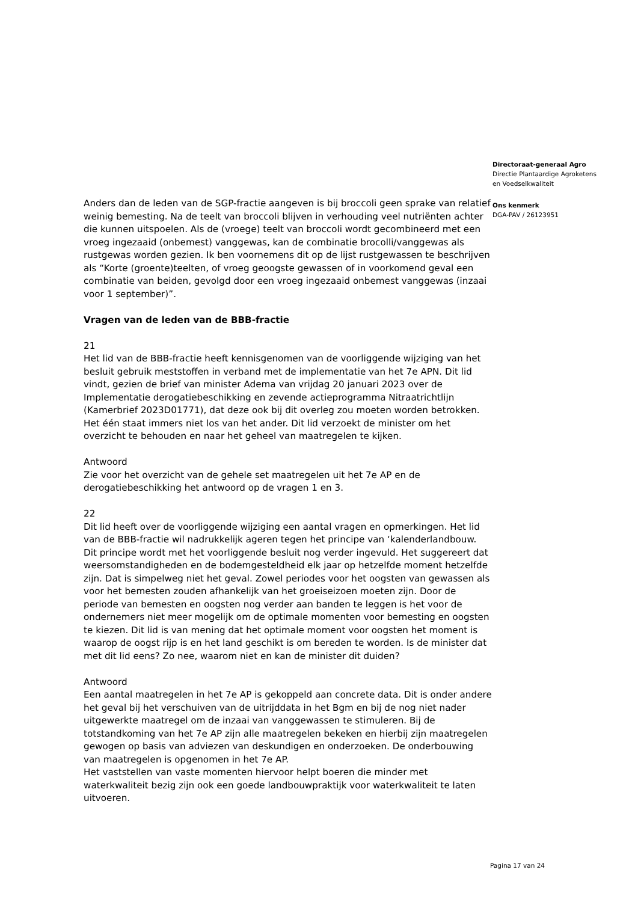Anders dan de leden van de SGP-fractie aangeven is bij broccoli geen sprake van relatief weinig bemesting. Na de teelt van broccoli blijven in verhouding veel nutriënten achter die kunnen uitspoelen. Als de (vroege) teelt van broccoli wordt gecombineerd met een vroeg ingezaaid (onbemest) vanggewas, kan de combinatie brocolli/vanggewas als rustgewas worden gezien. Ik ben voornemens dit op de lijst rustgewassen te beschrijven als “Korte (groente)teelten, of vroeg geoogste gewassen of in voorkomend geval een combinatie van beiden, gevolgd door een vroeg ingezaaid onbemest vanggewas (inzaai voor 1 september)”.
Vragen van de leden van de BBB-fractie
21
Het lid van de BBB-fractie heeft kennisgenomen van de voorliggende wijziging van het besluit gebruik meststoffen in verband met de implementatie van het 7e APN. Dit lid vindt, gezien de brief van minister Adema van vrijdag 20 januari 2023 over de Implementatie derogatiebeschikking en zevende actieprogramma Nitraatrichtlijn (Kamerbrief 2023D01771), dat deze ook bij dit overleg zou moeten worden betrokken. Het één staat immers niet los van het ander. Dit lid verzoekt de minister om het overzicht te behouden en naar het geheel van maatregelen te kijken.
Antwoord
Zie voor het overzicht van de gehele set maatregelen uit het 7e AP en de derogatiebeschikking het antwoord op de vragen 1 en 3.
22
Dit lid heeft over de voorliggende wijziging een aantal vragen en opmerkingen. Het lid van de BBB-fractie wil nadrukkelijk ageren tegen het principe van ‘kalenderlandbouw. Dit principe wordt met het voorliggende besluit nog verder ingevuld. Het suggereert dat weersomstandigheden en de bodemgesteldheid elk jaar op hetzelfde moment hetzelfde zijn. Dat is simpelweg niet het geval. Zowel periodes voor het oogsten van gewassen als voor het bemesten zouden afhankelijk van het groeiseizoen moeten zijn. Door de periode van bemesten en oogsten nog verder aan banden te leggen is het voor de ondernemers niet meer mogelijk om de optimale momenten voor bemesting en oogsten te kiezen. Dit lid is van mening dat het optimale moment voor oogsten het moment is waarop de oogst rijp is en het land geschikt is om bereden te worden. Is de minister dat met dit lid eens? Zo nee, waarom niet en kan de minister dit duiden?
Antwoord
Een aantal maatregelen in het 7e AP is gekoppeld aan concrete data. Dit is onder andere het geval bij het verschuiven van de uitrijddata in het Bgm en bij de nog niet nader uitgewerkte maatregel om de inzaai van vanggewassen te stimuleren. Bij de totstandkoming van het 7e AP zijn alle maatregelen bekeken en hierbij zijn maatregelen gewogen op basis van adviezen van deskundigen en onderzoeken. De onderbouwing van maatregelen is opgenomen in het 7e AP.
Het vaststellen van vaste momenten hiervoor helpt boeren die minder met waterkwaliteit bezig zijn ook een goede landbouwpraktijk voor waterkwaliteit te laten uitvoeren.
Directoraat-generaal Agro
Directie Plantaardige Agroketens
en Voedselkwaliteit
Ons kenmerk
DGA-PAV / 26123951
Pagina 17 van 24